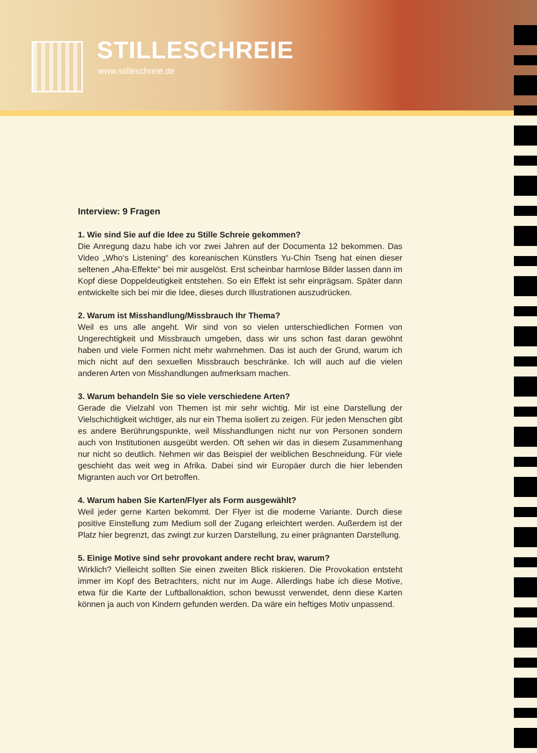STILLESCHREIE
www.stilleschreie.de
Interview: 9 Fragen
1. Wie sind Sie auf die Idee zu Stille Schreie gekommen?
Die Anregung dazu habe ich vor zwei Jahren auf der Documenta 12 bekommen. Das Video „Who‘s Listening“ des koreanischen Künstlers Yu-Chin Tseng hat einen dieser seltenen „Aha-Effekte“ bei mir ausgelöst. Erst scheinbar harmlose Bilder lassen dann im Kopf diese Doppeldeutigkeit entstehen. So ein Effekt ist sehr einprägsam. Später dann entwickelte sich bei mir die Idee, dieses durch Illustrationen auszudrücken.
2. Warum ist Misshandlung/Missbrauch Ihr Thema?
Weil es uns alle angeht. Wir sind von so vielen unterschiedlichen Formen von Ungerechtigkeit und Missbrauch umgeben, dass wir uns schon fast daran gewöhnt haben und viele Formen nicht mehr wahrnehmen. Das ist auch der Grund, warum ich mich nicht auf den sexuellen Missbrauch beschränke. Ich will auch auf die vielen anderen Arten von Misshandlungen aufmerksam machen.
3. Warum behandeln Sie so viele verschiedene Arten?
Gerade die Vielzahl von Themen ist mir sehr wichtig. Mir ist eine Darstellung der Vielschichtigkeit wichtiger, als nur ein Thema isoliert zu zeigen. Für jeden Menschen gibt es andere Berührungspunkte, weil Misshandlungen nicht nur von Personen sondern auch von Institutionen ausgeübt werden. Oft sehen wir das in diesem Zusammenhang nur nicht so deutlich. Nehmen wir das Beispiel der weiblichen Beschneidung. Für viele geschieht das weit weg in Afrika. Dabei sind wir Europäer durch die hier lebenden Migranten auch vor Ort betroffen.
4. Warum haben Sie Karten/Flyer als Form ausgewählt?
Weil jeder gerne Karten bekommt. Der Flyer ist die moderne Variante. Durch diese positive Einstellung zum Medium soll der Zugang erleichtert werden. Außerdem ist der Platz hier begrenzt, das zwingt zur kurzen Darstellung, zu einer prägnanten Darstellung.
5. Einige Motive sind sehr provokant andere recht brav, warum?
Wirklich? Vielleicht sollten Sie einen zweiten Blick riskieren. Die Provokation entsteht immer im Kopf des Betrachters, nicht nur im Auge. Allerdings habe ich diese Motive, etwa für die Karte der Luftballonaktion, schon bewusst verwendet, denn diese Karten können ja auch von Kindern gefunden werden. Da wäre ein heftiges Motiv unpassend.